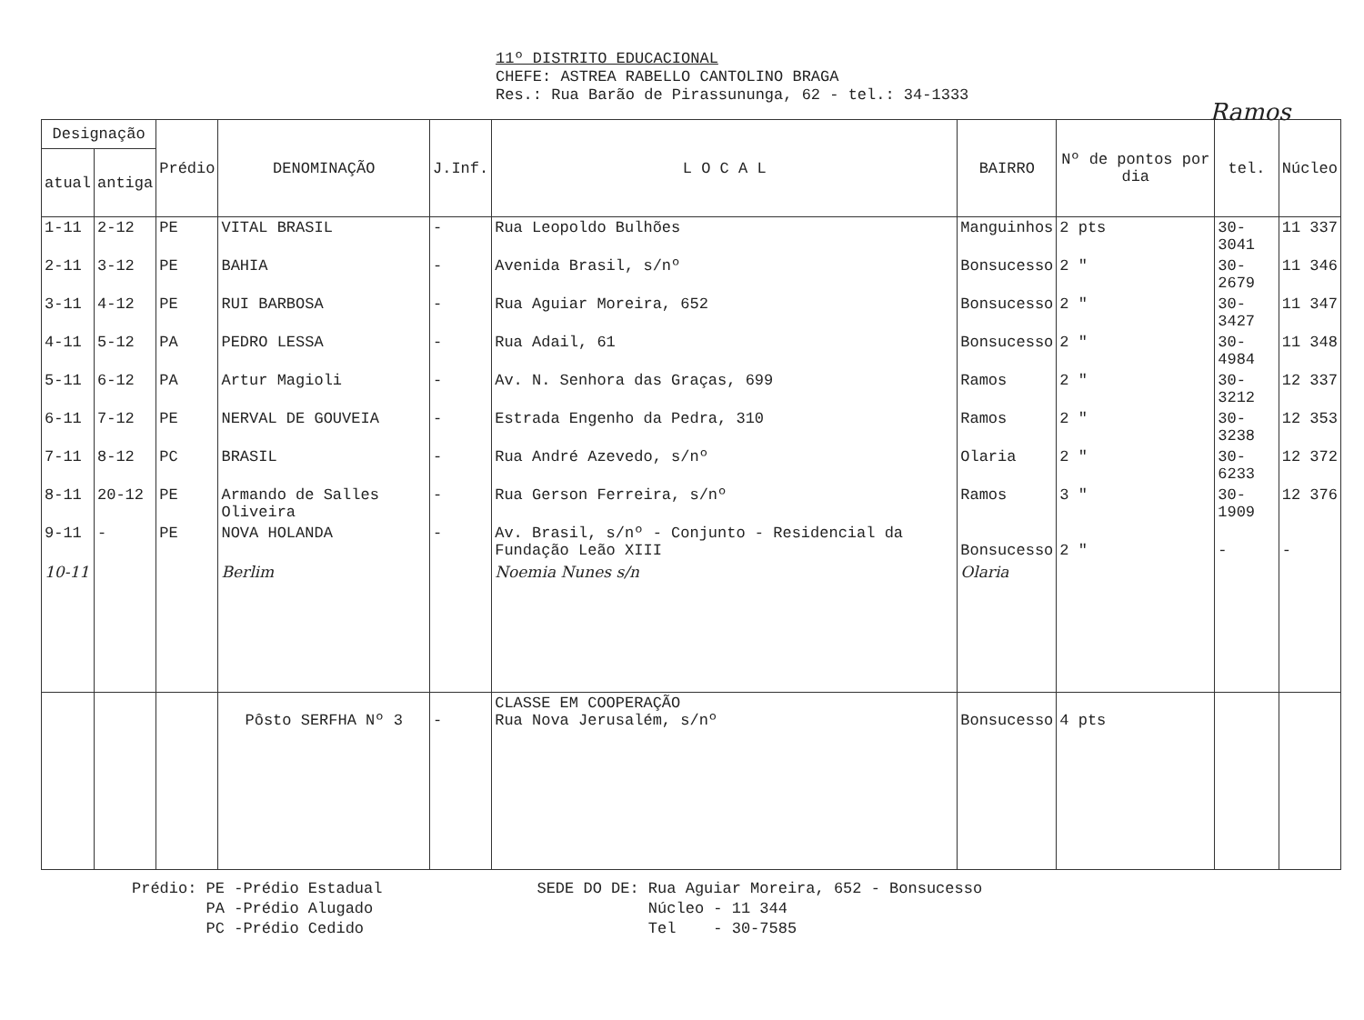Ramos
11º DISTRITO EDUCACIONAL
CHEFE: ASTREA RABELLO CANTOLINO BRAGA
Res.: Rua Barão de Pirassununga, 62 - tel.: 34-1333
| Designação | | Prédio | DENOMINAÇÃO | J.Inf. | L O C A L | BAIRRO | Nº de pontos por dia | tel. | Núcleo |
| --- | --- | --- | --- | --- | --- | --- | --- | --- | --- |
| atual | antiga | | | | | | | | |
| 1-11 | 2-12 | PE | VITAL BRASIL | - | Rua Leopoldo Bulhões | Manguinhos | 2 pts | 30-3041 | 11 337 |
| 2-11 | 3-12 | PE | BAHIA | - | Avenida Brasil, s/nº | Bonsucesso | 2 " | 30-2679 | 11 346 |
| 3-11 | 4-12 | PE | RUI BARBOSA | - | Rua Aguiar Moreira, 652 | Bonsucesso | 2 " | 30-3427 | 11 347 |
| 4-11 | 5-12 | PA | PEDRO LESSA | - | Rua Adail, 61 | Bonsucesso | 2 " | 30-4984 | 11 348 |
| 5-11 | 6-12 | PA | Artur Magioli | - | Av. N. Senhora das Graças, 699 | Ramos | 2 " | 30-3212 | 12 337 |
| 6-11 | 7-12 | PE | NERVAL DE GOUVEIA | - | Estrada Engenho da Pedra, 310 | Ramos | 2 " | 30-3238 | 12 353 |
| 7-11 | 8-12 | PC | BRASIL | - | Rua André Azevedo, s/nº | Olaria | 2 " | 30-6233 | 12 372 |
| 8-11 | 20-12 | PE | Armando de Salles Oliveira | - | Rua Gerson Ferreira, s/nº | Ramos | 3 " | 30-1909 | 12 376 |
| 9-11 | - | PE | NOVA HOLANDA | - | Av. Brasil, s/nº - Conjunto - Residencial da Fundação Leão XIII | Bonsucesso | 2 " | - | - |
| 10-11 | | | Berlim | | Noemia Nunes s/n | Olaria | | | |
| | | | Pôsto SERFHA Nº 3 | - | CLASSE EM COOPERAÇÃO Rua Nova Jerusalém, s/nº | Bonsucesso | 4 pts | | |
Prédio: PE -Prédio Estadual
PA -Prédio Alugado
PC -Prédio Cedido
SEDE DO DE: Rua Aguiar Moreira, 652 - Bonsucesso
Núcleo - 11 344
Tel - 30-7585